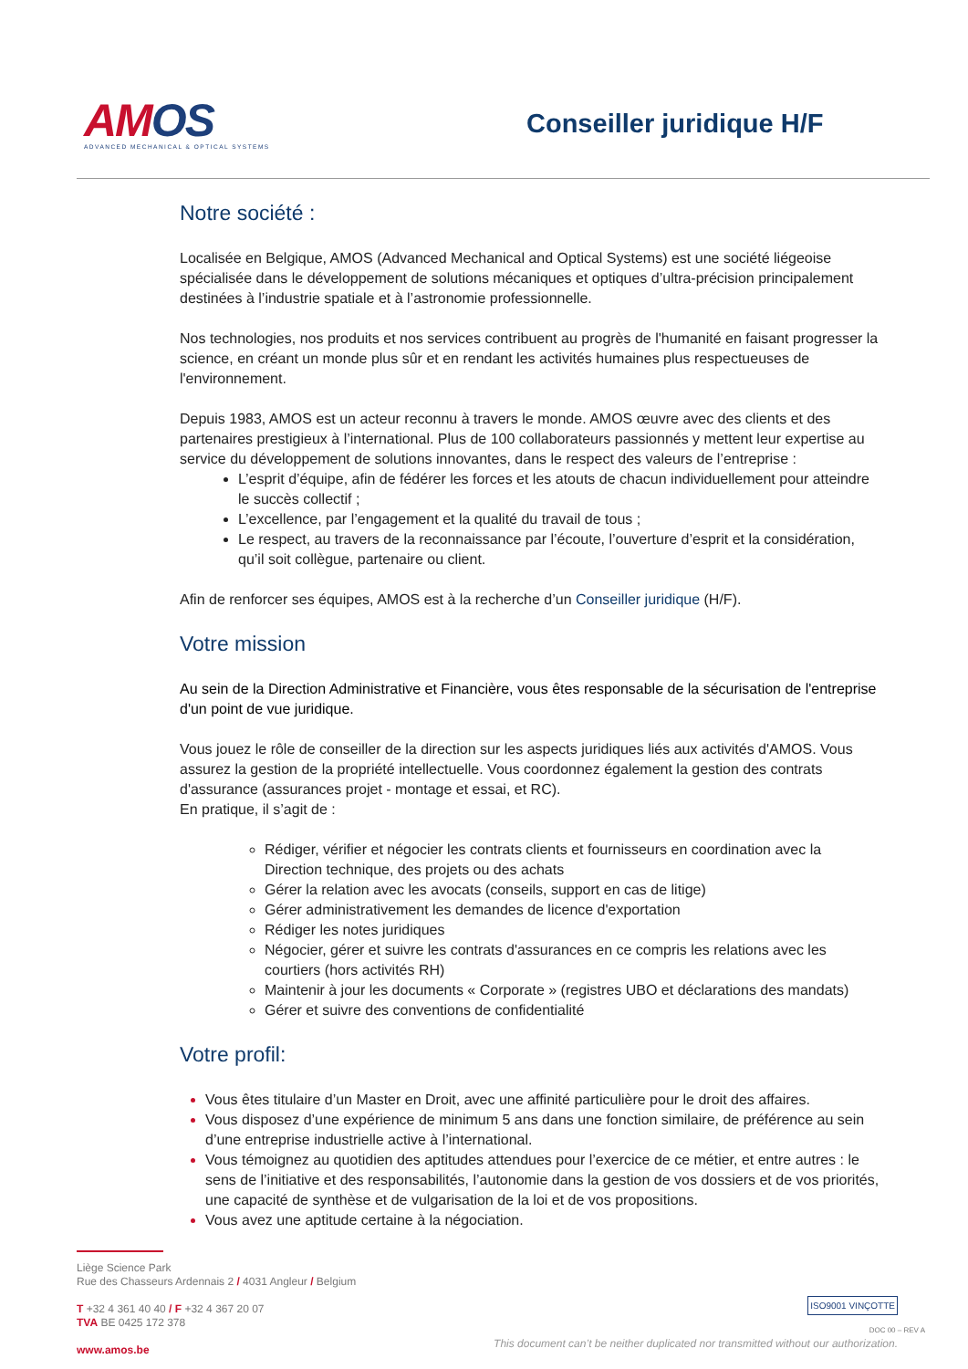AMOS
ADVANCED MECHANICAL & OPTICAL SYSTEMS
Conseiller juridique H/F
Notre société :
Localisée en Belgique, AMOS (Advanced Mechanical and Optical Systems) est une société liégeoise spécialisée dans le développement de solutions mécaniques et optiques d’ultra-précision principalement destinées à l’industrie spatiale et à l’astronomie professionnelle.
Nos technologies, nos produits et nos services contribuent au progrès de l'humanité en faisant progresser la science, en créant un monde plus sûr et en rendant les activités humaines plus respectueuses de l'environnement.
Depuis 1983, AMOS est un acteur reconnu à travers le monde. AMOS œuvre avec des clients et des partenaires prestigieux à l’international. Plus de 100 collaborateurs passionnés y mettent leur expertise au service du développement de solutions innovantes, dans le respect des valeurs de l’entreprise :
L’esprit d’équipe, afin de fédérer les forces et les atouts de chacun individuellement pour atteindre le succès collectif ;
L’excellence, par l’engagement et la qualité du travail de tous ;
Le respect, au travers de la reconnaissance par l’écoute, l’ouverture d’esprit et la considération, qu’il soit collègue, partenaire ou client.
Afin de renforcer ses équipes, AMOS est à la recherche d’un Conseiller juridique (H/F).
Votre mission
Au sein de la Direction Administrative et Financière, vous êtes responsable de la sécurisation de l'entreprise d'un point de vue juridique.
Vous jouez le rôle de conseiller de la direction sur les aspects juridiques liés aux activités d'AMOS. Vous assurez la gestion de la propriété intellectuelle. Vous coordonnez également la gestion des contrats d'assurance (assurances projet - montage et essai, et RC).
En pratique, il s’agit de :
Rédiger, vérifier et négocier les contrats clients et fournisseurs en coordination avec la Direction technique, des projets ou des achats
Gérer la relation avec les avocats (conseils, support en cas de litige)
Gérer administrativement les demandes de licence d'exportation
Rédiger les notes juridiques
Négocier, gérer et suivre les contrats d'assurances en ce compris les relations avec les courtiers (hors activités RH)
Maintenir à jour les documents « Corporate » (registres UBO et déclarations des mandats)
Gérer et suivre des conventions de confidentialité
Votre profil:
Vous êtes titulaire d’un Master en Droit, avec une affinité particulière pour le droit des affaires.
Vous disposez d’une expérience de minimum 5 ans dans une fonction similaire, de préférence au sein d’une entreprise industrielle active à l’international.
Vous témoignez au quotidien des aptitudes attendues pour l’exercice de ce métier, et entre autres : le sens de l’initiative et des responsabilités, l’autonomie dans la gestion de vos dossiers et de vos priorités, une capacité de synthèse et de vulgarisation de la loi et de vos propositions.
Vous avez une aptitude certaine à la négociation.
Liège Science Park
Rue des Chasseurs Ardennais 2 / 4031 Angleur / Belgium
T +32 4 361 40 40 / F +32 4 367 20 07
TVA BE 0425 172 378
www.amos.be
This document can’t be neither duplicated nor transmitted without our authorization.
ISO9001 VINÇOTTE
DOC 00 – REV A